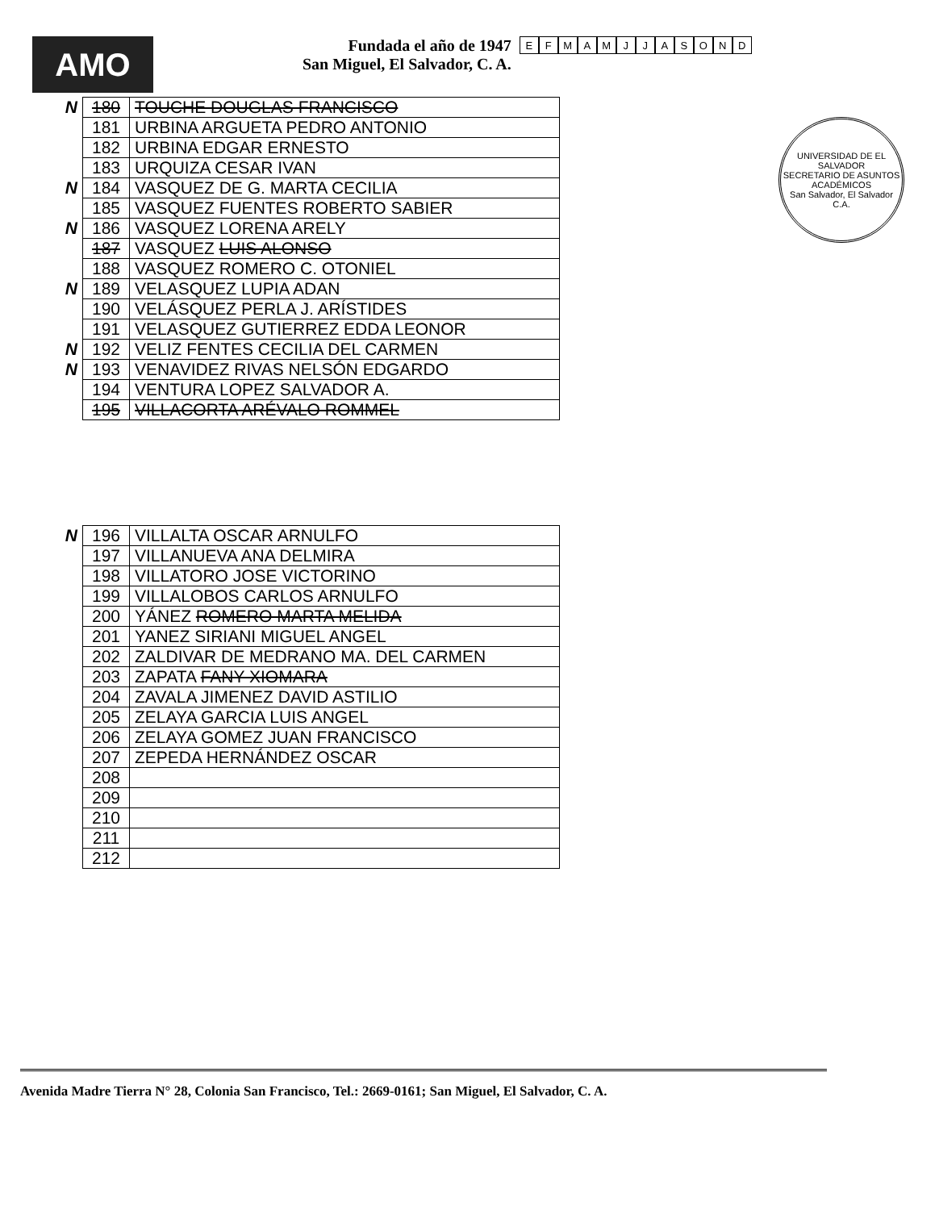AMO
Fundada el año de 1947
San Miguel, El Salvador, C. A.
EFMAMJJASOND
UNIVERSIDAD DE EL SALVADOR
SECRETARIO DE ASUNTOS ACADÉMICOS
San Salvador, El Salvador C.A.
| N | 180 | TOUCHE DOUGLAS FRANCISCO |
| | 181 | URBINA ARGUETA PEDRO ANTONIO |
| | 182 | URBINA EDGAR ERNESTO |
| | 183 | URQUIZA CESAR IVAN |
| N | 184 | VASQUEZ DE G. MARTA CECILIA |
| | 185 | VASQUEZ FUENTES ROBERTO SABIER |
| N | 186 | VASQUEZ LORENA ARELY |
| | 187 | VASQUEZ LUIS ALONSO |
| | 188 | VASQUEZ ROMERO C. OTONIEL |
| N | 189 | VELASQUEZ LUPIA ADAN |
| | 190 | VELÁSQUEZ PERLA J. ARÍSTIDES |
| | 191 | VELASQUEZ GUTIERREZ EDDA LEONOR |
| N | 192 | VELIZ FENTES CECILIA DEL CARMEN |
| N | 193 | VENAVIDEZ RIVAS NELSÓN EDGARDO |
| | 194 | VENTURA LOPEZ SALVADOR A. |
| | 195 | VILLACORTA ARÉVALO ROMMEL |
| N | 196 | VILLALTA OSCAR ARNULFO |
| | 197 | VILLANUEVA ANA DELMIRA |
| | 198 | VILLATORO JOSE VICTORINO |
| | 199 | VILLALOBOS CARLOS ARNULFO |
| | 200 | YÁNEZ ROMERO MARTA MELIDA |
| | 201 | YANEZ SIRIANI MIGUEL ANGEL |
| | 202 | ZALDIVAR DE MEDRANO MA. DEL CARMEN |
| | 203 | ZAPATA FANY XIOMARA |
| | 204 | ZAVALA JIMENEZ DAVID ASTILIO |
| | 205 | ZELAYA GARCIA LUIS ANGEL |
| | 206 | ZELAYA GOMEZ JUAN FRANCISCO |
| | 207 | ZEPEDA HERNÁNDEZ OSCAR |
| | 208 | |
| | 209 | |
| | 210 | |
| | 211 | |
| | 212 | |
Avenida Madre Tierra N° 28, Colonia San Francisco, Tel.: 2669-0161; San Miguel, El Salvador, C. A.